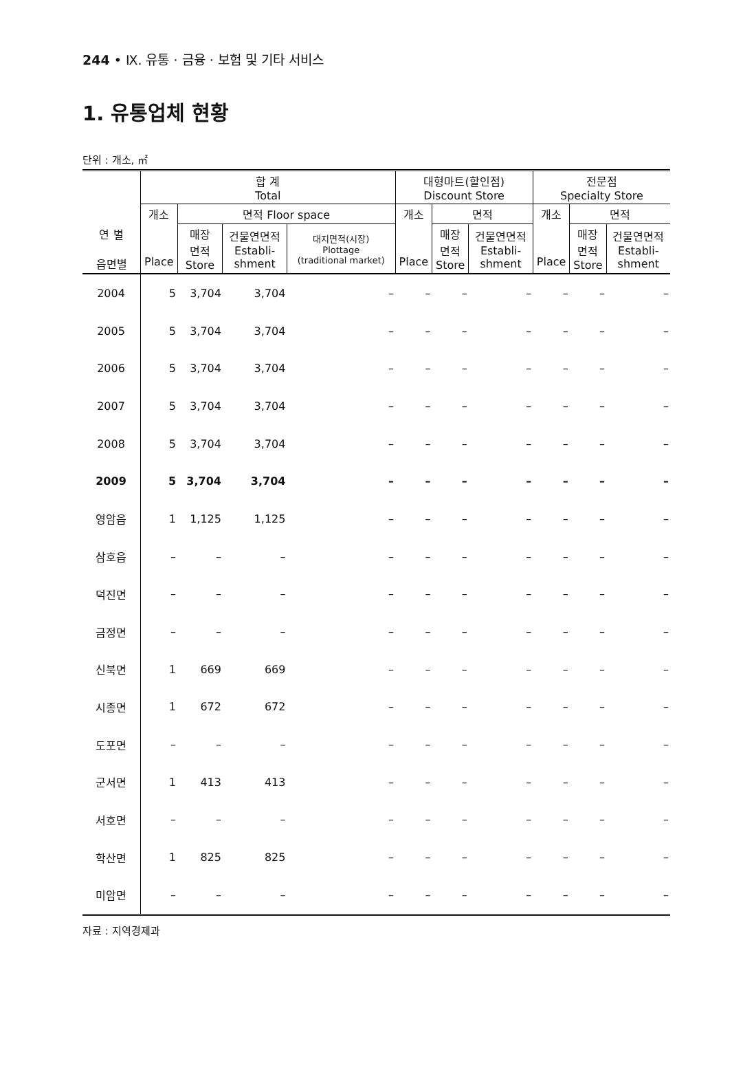244 • Ⅸ. 유통 · 금융 · 보험 및 기타 서비스
1. 유통업체 현황
단위 : 개소, ㎡
| | 합 계 Total | | | | 대형마트(할인점) Discount Store | | | 전문점 Specialty Store | | |
| --- | --- | --- | --- | --- | --- | --- | --- | --- | --- | --- |
| | 개소 | 면적 Floor space | | | 개소 | 면적 | | 개소 | 면적 | |
| 연 별 읍면별 | Place | 매장 면적 Store | 건물연면적 Establi- shment | 대지면적(시장) Plottage (traditional market) | Place | 매장 면적 Store | 건물연면적 Establi- shment | Place | 매장 면적 Store | 건물연면적 Establi- shment |
| 2004 | 5 | 3,704 | 3,704 | – | – | – | – | – | – | – |
| 2005 | 5 | 3,704 | 3,704 | – | – | – | – | – | – | – |
| 2006 | 5 | 3,704 | 3,704 | – | – | – | – | – | – | – |
| 2007 | 5 | 3,704 | 3,704 | – | – | – | – | – | – | – |
| 2008 | 5 | 3,704 | 3,704 | – | – | – | – | – | – | – |
| 2009 | 5 | 3,704 | 3,704 | – | – | – | – | – | – | – |
| 영암읍 | 1 | 1,125 | 1,125 | – | – | – | – | – | – | – |
| 삼호읍 | – | – | – | – | – | – | – | – | – | – |
| 덕진면 | – | – | – | – | – | – | – | – | – | – |
| 금정면 | – | – | – | – | – | – | – | – | – | – |
| 신북면 | 1 | 669 | 669 | – | – | – | – | – | – | – |
| 시종면 | 1 | 672 | 672 | – | – | – | – | – | – | – |
| 도포면 | – | – | – | – | – | – | – | – | – | – |
| 군서면 | 1 | 413 | 413 | – | – | – | – | – | – | – |
| 서호면 | – | – | – | – | – | – | – | – | – | – |
| 학산면 | 1 | 825 | 825 | – | – | – | – | – | – | – |
| 미암면 | – | – | – | – | – | – | – | – | – | – |
자료 : 지역경제과